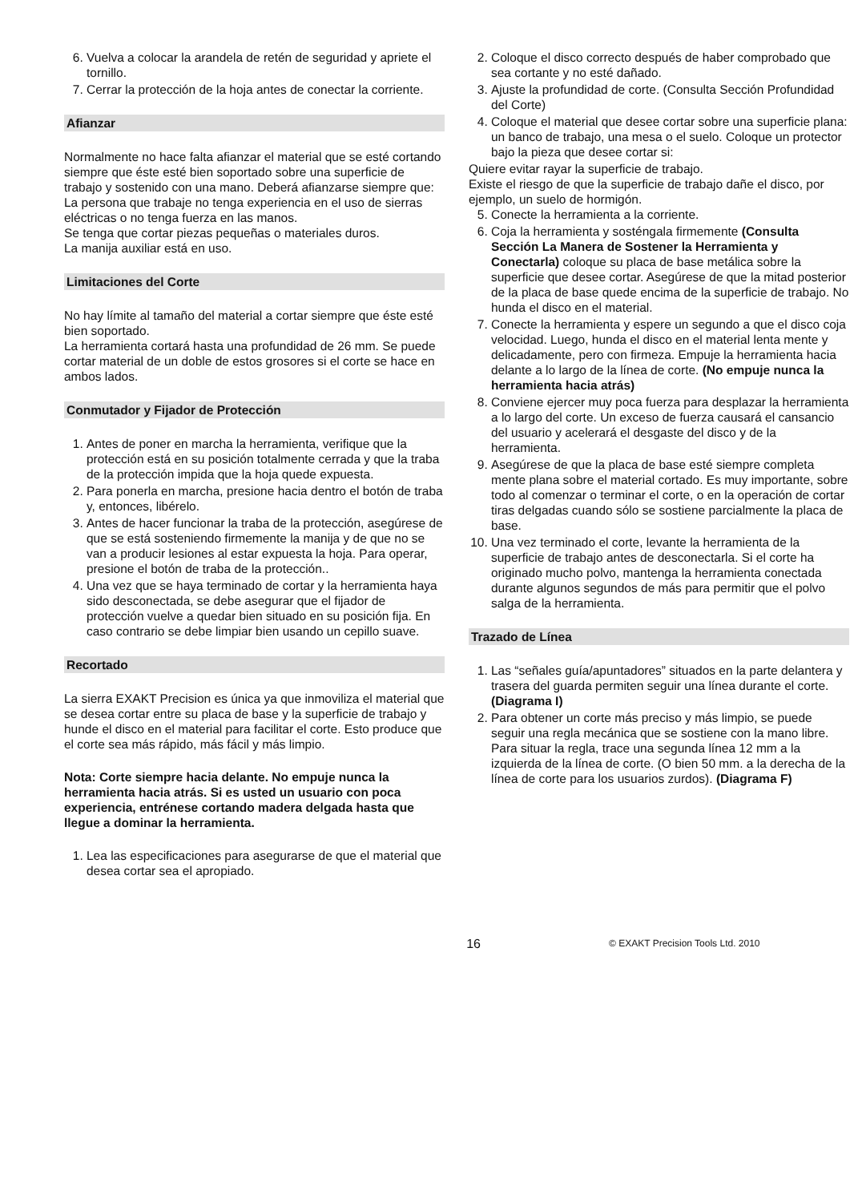6. Vuelva a colocar la arandela de retén de seguridad y apriete el tornillo.
7. Cerrar la protección de la hoja antes de conectar la corriente.
Afianzar
Normalmente no hace falta afianzar el material que se esté cortando siempre que éste esté bien soportado sobre una superficie de trabajo y sostenido con una mano. Deberá afianzarse siempre que:
La persona que trabaje no tenga experiencia en el uso de sierras eléctricas o no tenga fuerza en las manos.
Se tenga que cortar piezas pequeñas o materiales duros.
La manija auxiliar está en uso.
Limitaciones del Corte
No hay límite al tamaño del material a cortar siempre que éste esté bien soportado.
La herramienta cortará hasta una profundidad de 26 mm. Se puede cortar material de un doble de estos grosores si el corte se hace en ambos lados.
Conmutador y Fijador de Protección
1. Antes de poner en marcha la herramienta, verifique que la protección está en su posición totalmente cerrada y que la traba de la protección impida que la hoja quede expuesta.
2. Para ponerla en marcha, presione hacia dentro el botón de traba y, entonces, libérelo.
3. Antes de hacer funcionar la traba de la protección, asegúrese de que se está sosteniendo firmemente la manija y de que no se van a producir lesiones al estar expuesta la hoja. Para operar, presione el botón de traba de la protección..
4. Una vez que se haya terminado de cortar y la herramienta haya sido desconectada, se debe asegurar que el fijador de protección vuelve a quedar bien situado en su posición fija. En caso contrario se debe limpiar bien usando un cepillo suave.
Recortado
La sierra EXAKT Precision es única ya que inmoviliza el material que se desea cortar entre su placa de base y la superficie de trabajo y hunde el disco en el material para facilitar el corte. Esto produce que el corte sea más rápido, más fácil y más limpio.
Nota: Corte siempre hacia delante. No empuje nunca la herramienta hacia atrás. Si es usted un usuario con poca experiencia, entrénese cortando madera delgada hasta que llegue a dominar la herramienta.
1. Lea las especificaciones para asegurarse de que el material que desea cortar sea el apropiado.
2. Coloque el disco correcto después de haber comprobado que sea cortante y no esté dañado.
3. Ajuste la profundidad de corte. (Consulta Sección Profundidad del Corte)
4. Coloque el material que desee cortar sobre una superficie plana: un banco de trabajo, una mesa o el suelo. Coloque un protector bajo la pieza que desee cortar si:
Quiere evitar rayar la superficie de trabajo.
Existe el riesgo de que la superficie de trabajo dañe el disco, por ejemplo, un suelo de hormigón.
5. Conecte la herramienta a la corriente.
6. Coja la herramienta y sosténgala firmemente (Consulta Sección La Manera de Sostener la Herramienta y Conectarla) coloque su placa de base metálica sobre la superficie que desee cortar. Asegúrese de que la mitad posterior de la placa de base quede encima de la superficie de trabajo. No hunda el disco en el material.
7. Conecte la herramienta y espere un segundo a que el disco coja velocidad. Luego, hunda el disco en el material lenta mente y delicadamente, pero con firmeza. Empuje la herramienta hacia delante a lo largo de la línea de corte. (No empuje nunca la herramienta hacia atrás)
8. Conviene ejercer muy poca fuerza para desplazar la herramienta a lo largo del corte. Un exceso de fuerza causará el cansancio del usuario y acelerará el desgaste del disco y de la herramienta.
9. Asegúrese de que la placa de base esté siempre completa mente plana sobre el material cortado. Es muy importante, sobre todo al comenzar o terminar el corte, o en la operación de cortar tiras delgadas cuando sólo se sostiene parcialmente la placa de base.
10. Una vez terminado el corte, levante la herramienta de la superficie de trabajo antes de desconectarla. Si el corte ha originado mucho polvo, mantenga la herramienta conectada durante algunos segundos de más para permitir que el polvo salga de la herramienta.
Trazado de Línea
1. Las “señales guía/apuntadores” situados en la parte delantera y trasera del guarda permiten seguir una línea durante el corte. (Diagrama I)
2. Para obtener un corte más preciso y más limpio, se puede seguir una regla mecánica que se sostiene con la mano libre. Para situar la regla, trace una segunda línea 12 mm a la izquierda de la línea de corte. (O bien 50 mm. a la derecha de la línea de corte para los usuarios zurdos). (Diagrama F)
16 © EXAKT Precision Tools Ltd. 2010